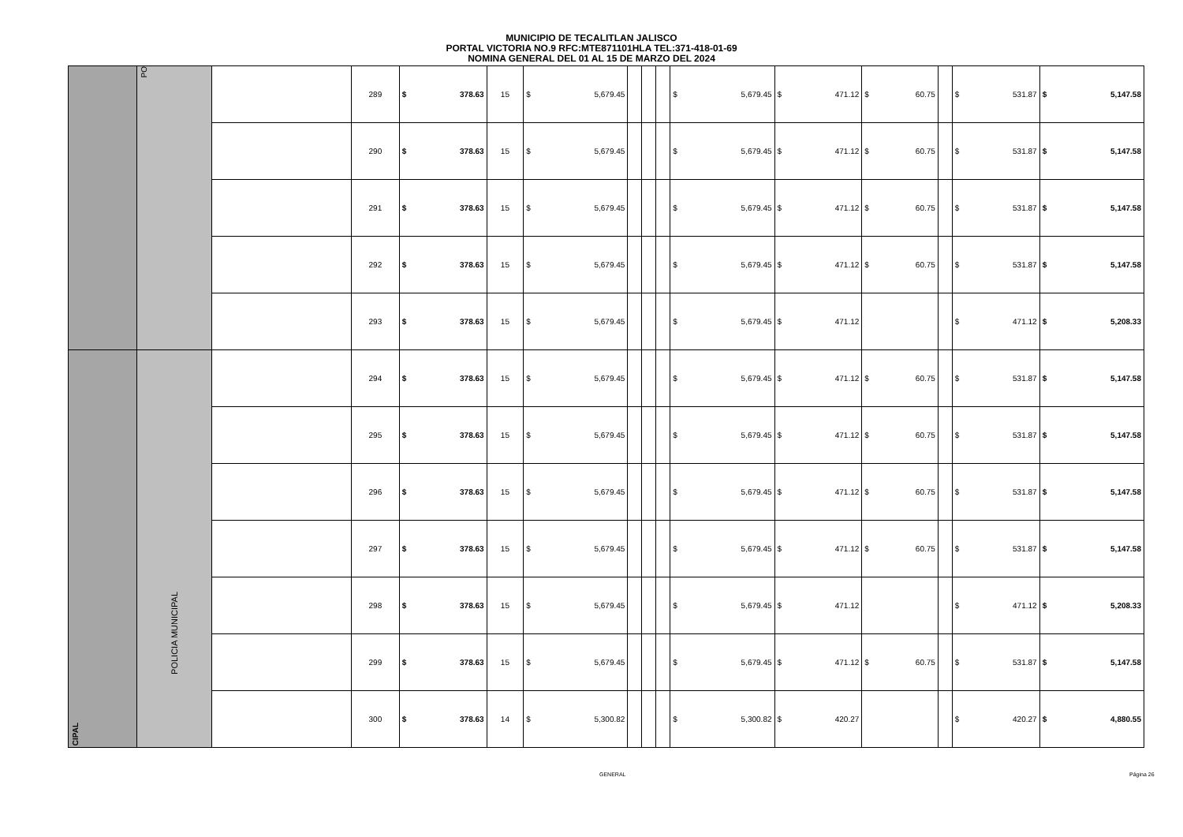MUNICIPIO DE TECALITLAN JALISCO
PORTAL VICTORIA NO.9 RFC:MTE871101HLA TEL:371-418-01-69
NOMINA GENERAL DEL 01 AL 15 DE MARZO DEL 2024
| | PO | | 289 | $ 378.63 | 15 | $ 5,679.45 | | | | $ 5,679.45 | $ 471.12 | $ 60.75 | | $ 531.87 | $ 5,147.58 |
| | | | 290 | $ 378.63 | 15 | $ 5,679.45 | | | | $ 5,679.45 | $ 471.12 | $ 60.75 | | $ 531.87 | $ 5,147.58 |
| | | | 291 | $ 378.63 | 15 | $ 5,679.45 | | | | $ 5,679.45 | $ 471.12 | $ 60.75 | | $ 531.87 | $ 5,147.58 |
| | | | 292 | $ 378.63 | 15 | $ 5,679.45 | | | | $ 5,679.45 | $ 471.12 | $ 60.75 | | $ 531.87 | $ 5,147.58 |
| | | | 293 | $ 378.63 | 15 | $ 5,679.45 | | | | $ 5,679.45 | $ 471.12 | | | $ 471.12 | $ 5,208.33 |
| CIPAL | POLICIA MUNICIPAL | | 294 | $ 378.63 | 15 | $ 5,679.45 | | | | $ 5,679.45 | $ 471.12 | $ 60.75 | | $ 531.87 | $ 5,147.58 |
| | | | 295 | $ 378.63 | 15 | $ 5,679.45 | | | | $ 5,679.45 | $ 471.12 | $ 60.75 | | $ 531.87 | $ 5,147.58 |
| | | | 296 | $ 378.63 | 15 | $ 5,679.45 | | | | $ 5,679.45 | $ 471.12 | $ 60.75 | | $ 531.87 | $ 5,147.58 |
| | | | 297 | $ 378.63 | 15 | $ 5,679.45 | | | | $ 5,679.45 | $ 471.12 | $ 60.75 | | $ 531.87 | $ 5,147.58 |
| | | | 298 | $ 378.63 | 15 | $ 5,679.45 | | | | $ 5,679.45 | $ 471.12 | | | $ 471.12 | $ 5,208.33 |
| | | | 299 | $ 378.63 | 15 | $ 5,679.45 | | | | $ 5,679.45 | $ 471.12 | $ 60.75 | | $ 531.87 | $ 5,147.58 |
| | | | 300 | $ 378.63 | 14 | $ 5,300.82 | | | | $ 5,300.82 | $ 420.27 | | | $ 420.27 | $ 4,880.55 |
GENERAL Página 26